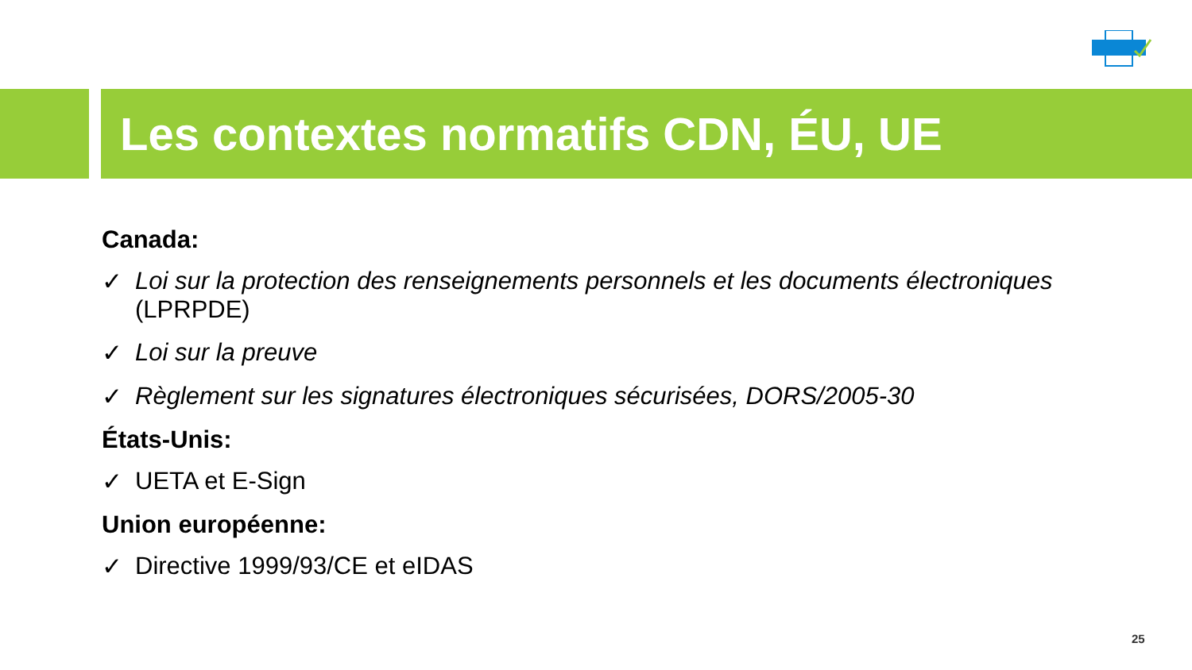Les contextes normatifs CDN, ÉU, UE
Canada:
✓ Loi sur la protection des renseignements personnels et les documents électroniques (LPRPDE)
✓ Loi sur la preuve
✓ Règlement sur les signatures électroniques sécurisées, DORS/2005-30
États-Unis:
✓ UETA et E-Sign
Union européenne:
✓ Directive 1999/93/CE et eIDAS
25